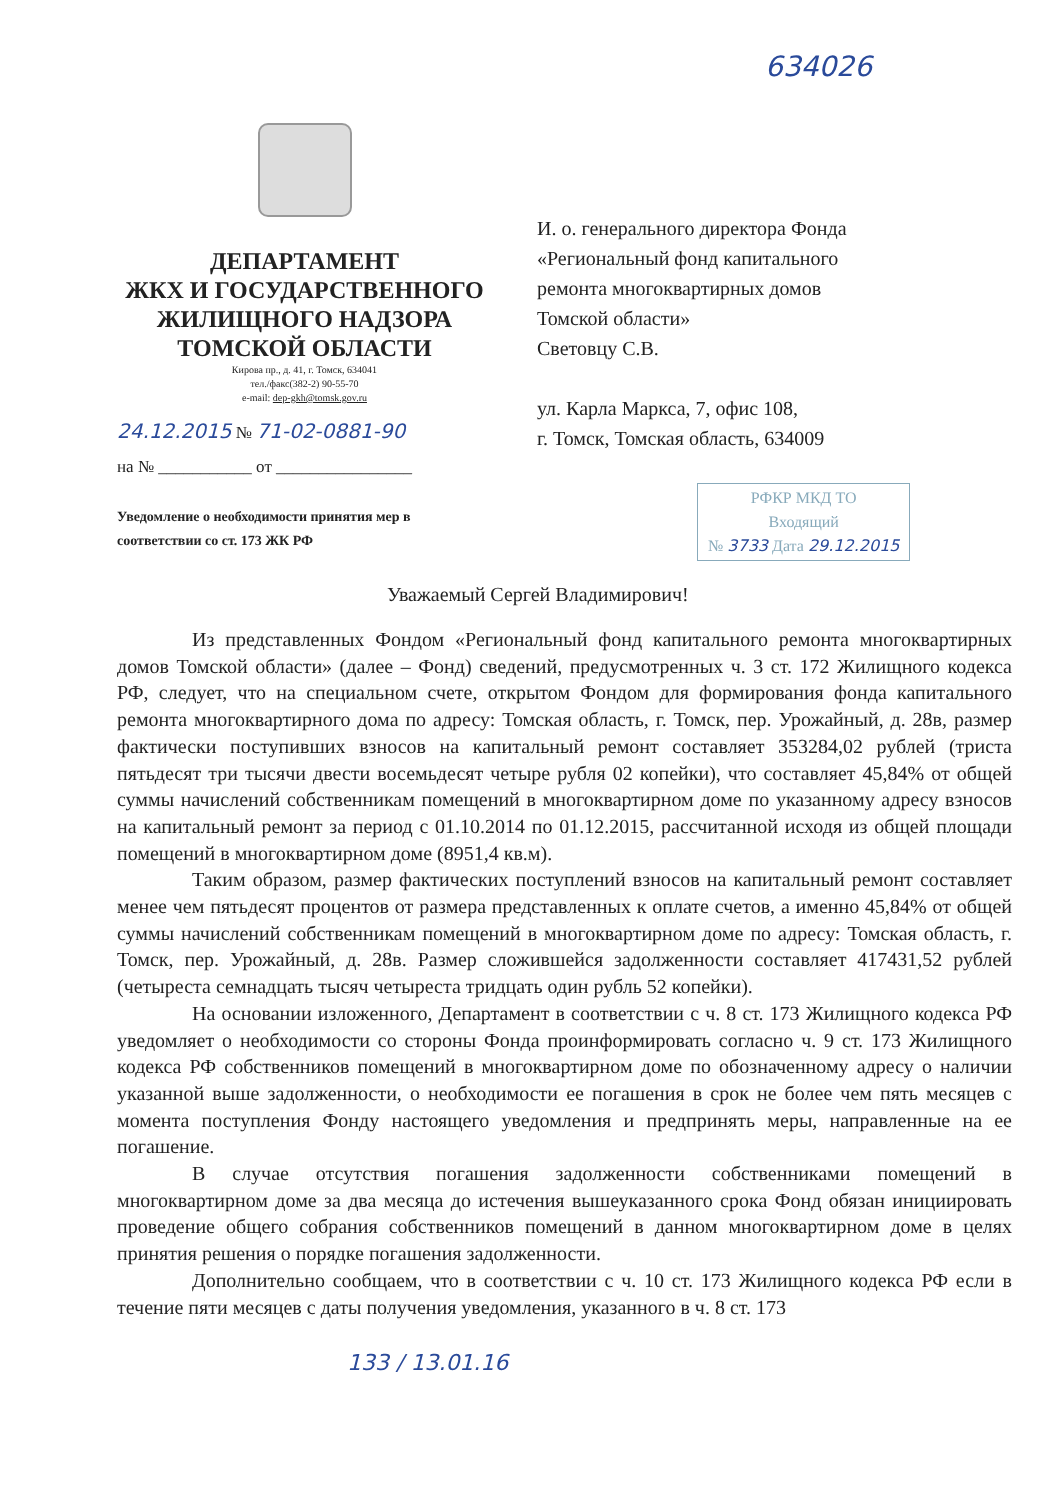634026
ДЕПАРТАМЕНТ
ЖКХ И ГОСУДАРСТВЕННОГО
ЖИЛИЩНОГО НАДЗОРА
ТОМСКОЙ ОБЛАСТИ
Кирова пр., д. 41, г. Томск, 634041
тел./факс(382-2) 90-55-70
e-mail: dep-gkh@tomsk.gov.ru
24.12.2015 № 71-02-0881-90
на № ___________ от ________________
Уведомление о необходимости принятия мер в соответствии со ст. 173 ЖК РФ
И. о. генерального директора Фонда
«Региональный фонд капитального
ремонта многоквартирных домов
Томской области»
Световцу С.В.
ул. Карла Маркса, 7, офис 108,
г. Томск, Томская область, 634009
РФКР МКД ТО
Входящий
№ 3733 Дата 29.12.2015
Уважаемый Сергей Владимирович!
Из представленных Фондом «Региональный фонд капитального ремонта многоквартирных домов Томской области» (далее – Фонд) сведений, предусмотренных ч. 3 ст. 172 Жилищного кодекса РФ, следует, что на специальном счете, открытом Фондом для формирования фонда капитального ремонта многоквартирного дома по адресу: Томская область, г. Томск, пер. Урожайный, д. 28в, размер фактически поступивших взносов на капитальный ремонт составляет 353284,02 рублей (триста пятьдесят три тысячи двести восемьдесят четыре рубля 02 копейки), что составляет 45,84% от общей суммы начислений собственникам помещений в многоквартирном доме по указанному адресу взносов на капитальный ремонт за период с 01.10.2014 по 01.12.2015, рассчитанной исходя из общей площади помещений в многоквартирном доме (8951,4 кв.м).
Таким образом, размер фактических поступлений взносов на капитальный ремонт составляет менее чем пятьдесят процентов от размера представленных к оплате счетов, а именно 45,84% от общей суммы начислений собственникам помещений в многоквартирном доме по адресу: Томская область, г. Томск, пер. Урожайный, д. 28в. Размер сложившейся задолженности составляет 417431,52 рублей (четыреста семнадцать тысяч четыреста тридцать один рубль 52 копейки).
На основании изложенного, Департамент в соответствии с ч. 8 ст. 173 Жилищного кодекса РФ уведомляет о необходимости со стороны Фонда проинформировать согласно ч. 9 ст. 173 Жилищного кодекса РФ собственников помещений в многоквартирном доме по обозначенному адресу о наличии указанной выше задолженности, о необходимости ее погашения в срок не более чем пять месяцев с момента поступления Фонду настоящего уведомления и предпринять меры, направленные на ее погашение.
В случае отсутствия погашения задолженности собственниками помещений в многоквартирном доме за два месяца до истечения вышеуказанного срока Фонд обязан инициировать проведение общего собрания собственников помещений в данном многоквартирном доме в целях принятия решения о порядке погашения задолженности.
Дополнительно сообщаем, что в соответствии с ч. 10 ст. 173 Жилищного кодекса РФ если в течение пяти месяцев с даты получения уведомления, указанного в ч. 8 ст. 173
133 / 13.01.16